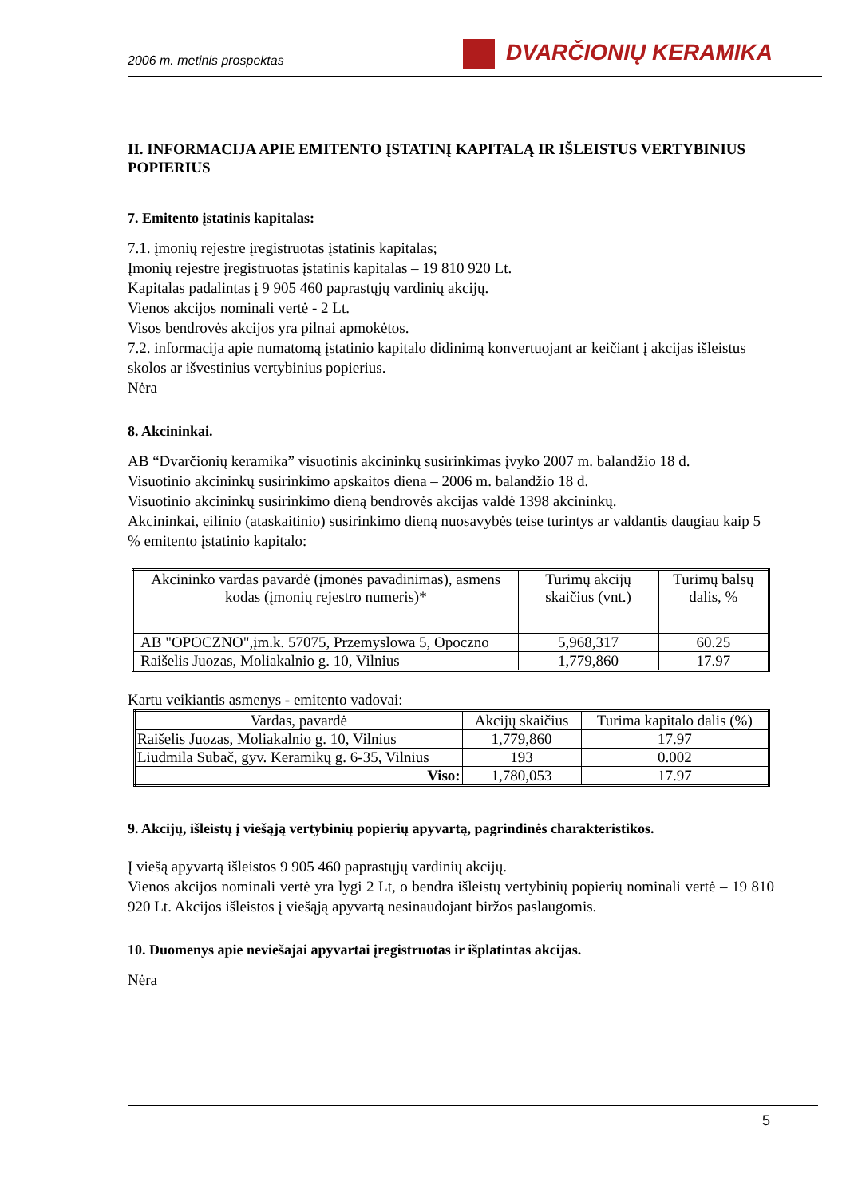2006 m. metinis prospektas
DVARČIONIŲ KERAMIKA
II. INFORMACIJA APIE EMITENTO ĮSTATINĮ KAPITALĄ IR IŠLEISTUS VERTYBINIUS POPIERIUS
7. Emitento įstatinis kapitalas:
7.1. įmonių rejestre įregistruotas įstatinis kapitalas;
Įmonių rejestre įregistruotas įstatinis kapitalas – 19 810 920 Lt.
Kapitalas padalintas į 9 905 460 paprastųjų vardinių akcijų.
Vienos akcijos nominali vertė - 2 Lt.
Visos bendrovės akcijos yra pilnai apmokėtos.
7.2. informacija apie numatomą įstatinio kapitalo didinimą konvertuojant ar keičiant į akcijas išleistus skolos ar išvestinius vertybinius popierius.
Nėra
8. Akcininkai.
AB “Dvarčionių keramika” visuotinis akcininkų susirinkimas įvyko 2007 m. balandžio 18 d.
Visuotinio akcininkų susirinkimo apskaitos diena – 2006 m. balandžio 18 d.
Visuotinio akcininkų susirinkimo dieną bendrovės akcijas valdė 1398 akcininkų.
Akcininkai, eilinio (ataskaitinio) susirinkimo dieną nuosavybės teise turintys ar valdantis daugiau kaip 5 % emitento įstatinio kapitalo:
| Akcininko vardas pavardė (įmonės pavadinimas), asmens kodas (įmonių rejestro numeris)* | Turimų akcijų skaičius (vnt.) | Turimų balsų dalis, % |
| --- | --- | --- |
| AB "OPOCZNO",įm.k. 57075, Przemyslowa 5, Opoczno | 5,968,317 | 60.25 |
| Raišelis Juozas, Moliakalnio g. 10, Vilnius | 1,779,860 | 17.97 |
Kartu veikiantis asmenys - emitento vadovai:
| Vardas, pavardė | Akcijų skaičius | Turima kapitalo dalis (%) |
| --- | --- | --- |
| Raišelis Juozas, Moliakalnio g. 10, Vilnius | 1,779,860 | 17.97 |
| Liudmila Subač, gyv. Keramikų g. 6-35, Vilnius | 193 | 0.002 |
| Viso: | 1,780,053 | 17.97 |
9. Akcijų, išleistų į viešąją vertybinių popierių apyvartą, pagrindinės charakteristikos.
Į viešą apyvartą išleistos 9 905 460 paprastųjų vardinių akcijų.
Vienos akcijos nominali vertė yra lygi 2 Lt, o bendra išleistų vertybinių popierių nominali vertė – 19 810 920 Lt. Akcijos išleistos į viešąją apyvartą nesinaudojant biržos paslaugomis.
10. Duomenys apie neviešajai apyvartai įregistruotas ir išplatintas akcijas.
Nėra
5